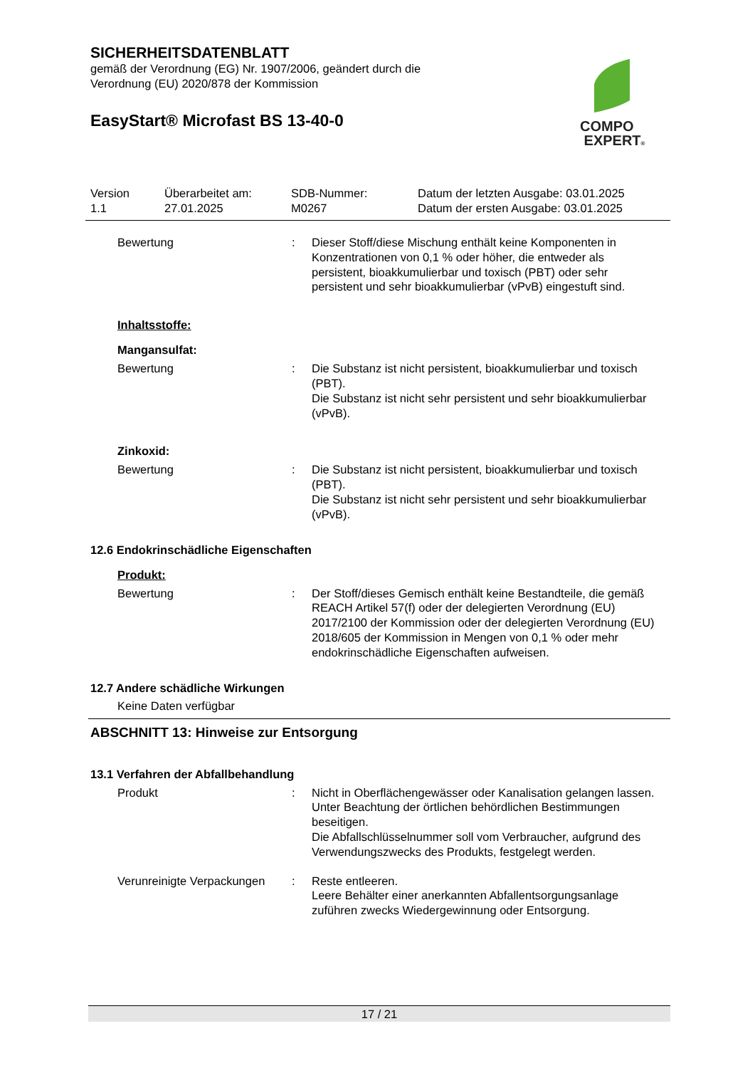SICHERHEITSDATENBLATT
gemäß der Verordnung (EG) Nr. 1907/2006, geändert durch die
Verordnung (EU) 2020/878 der Kommission
EasyStart® Microfast BS 13-40-0
COMPO
EXPERT®
Version
1.1
Überarbeitet am:
27.01.2025
SDB-Nummer:
M0267
Datum der letzten Ausgabe: 03.01.2025
Datum der ersten Ausgabe: 03.01.2025
Bewertung : Dieser Stoff/diese Mischung enthält keine Komponenten in Konzentrationen von 0,1 % oder höher, die entweder als persistent, bioakkumulierbar und toxisch (PBT) oder sehr persistent und sehr bioakkumulierbar (vPvB) eingestuft sind.
Inhaltsstoffe:
Mangansulfat:
Bewertung : Die Substanz ist nicht persistent, bioakkumulierbar und toxisch (PBT).
Die Substanz ist nicht sehr persistent und sehr bioakkumulierbar (vPvB).
Zinkoxid:
Bewertung : Die Substanz ist nicht persistent, bioakkumulierbar und toxisch (PBT).
Die Substanz ist nicht sehr persistent und sehr bioakkumulierbar (vPvB).
12.6 Endokrinschädliche Eigenschaften
Produkt:
Bewertung : Der Stoff/dieses Gemisch enthält keine Bestandteile, die gemäß REACH Artikel 57(f) oder der delegierten Verordnung (EU) 2017/2100 der Kommission oder der delegierten Verordnung (EU) 2018/605 der Kommission in Mengen von 0,1 % oder mehr endokrinschädliche Eigenschaften aufweisen.
12.7 Andere schädliche Wirkungen
Keine Daten verfügbar
ABSCHNITT 13: Hinweise zur Entsorgung
13.1 Verfahren der Abfallbehandlung
Produkt : Nicht in Oberflächengewässer oder Kanalisation gelangen lassen.
Unter Beachtung der örtlichen behördlichen Bestimmungen beseitigen.
Die Abfallschlüsselnummer soll vom Verbraucher, aufgrund des Verwendungszwecks des Produkts, festgelegt werden.
Verunreinigte Verpackungen
: Reste entleeren.
Leere Behälter einer anerkannten Abfallentsorgungsanlage zuführen zwecks Wiedergewinnung oder Entsorgung.
17 / 21